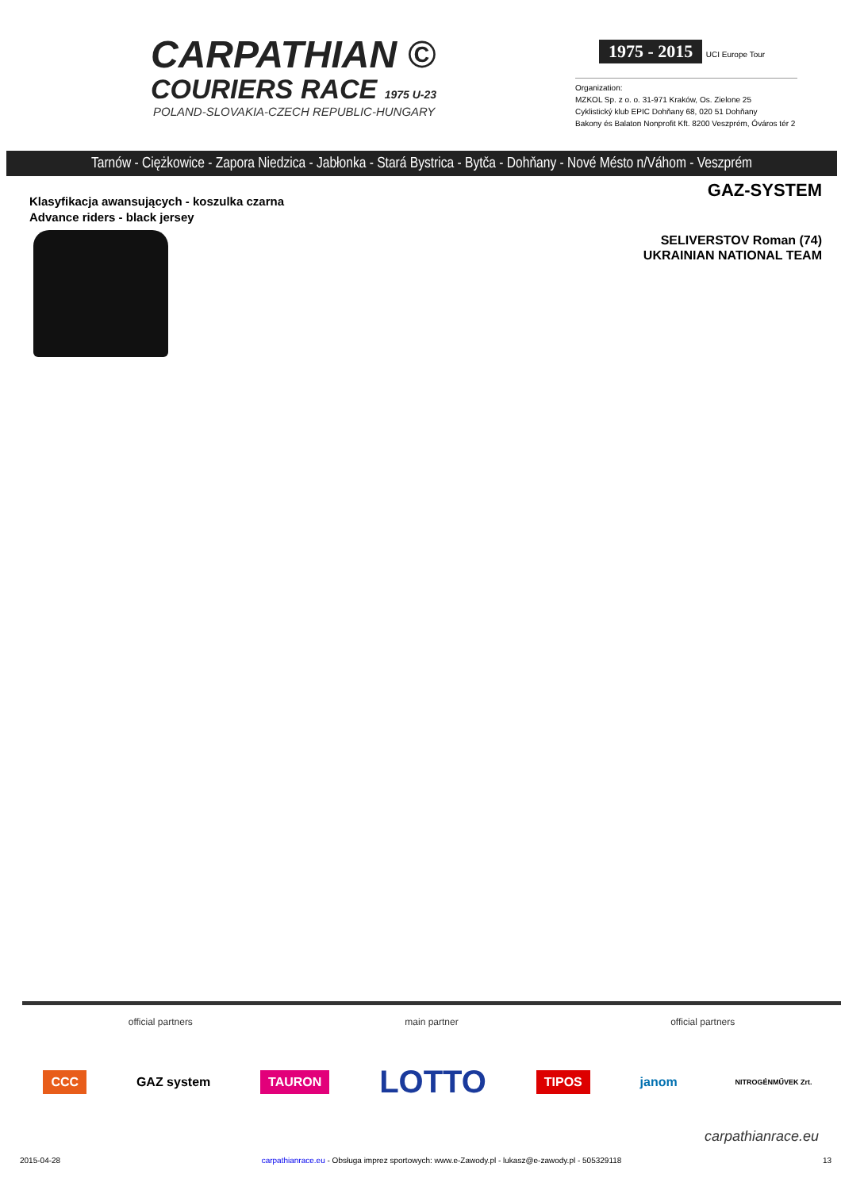CARPATHIAN ©
COURIERS RACE 1975 U-23
POLAND-SLOVAKIA-CZECH REPUBLIC-HUNGARY
1975 - 2015
UCI Europe Tour
Organization:
MZKOL Sp. z o. o. 31-971 Kraków, Os. Zielone 25
Cyklistický klub EPIC Dohňany 68, 020 51 Dohňany
Bakony és Balaton Nonprofit Kft. 8200 Veszprém, Óváros tér 2
Tarnów - Ciężkowice - Zapora Niedzica - Jabłonka - Stará Bystrica - Bytča - Dohňany - Nové Mésto n/Váhom - Veszprém
Klasyfikacja awansujących - koszulka czarna
Advance riders - black jersey
GAZ-SYSTEM
SELIVERSTOV Roman (74)
UKRAINIAN NATIONAL TEAM
official partners main partner official partners
CCC GAZ system TAURON LOTTO TIPOS janom NITROGÉNMŰVEK Zrt.
carpathianrace.eu
2015-04-28 carpathianrace.eu - Obsługa imprez sportowych: www.e-Zawody.pl - lukasz@e-zawody.pl - 505329118 13